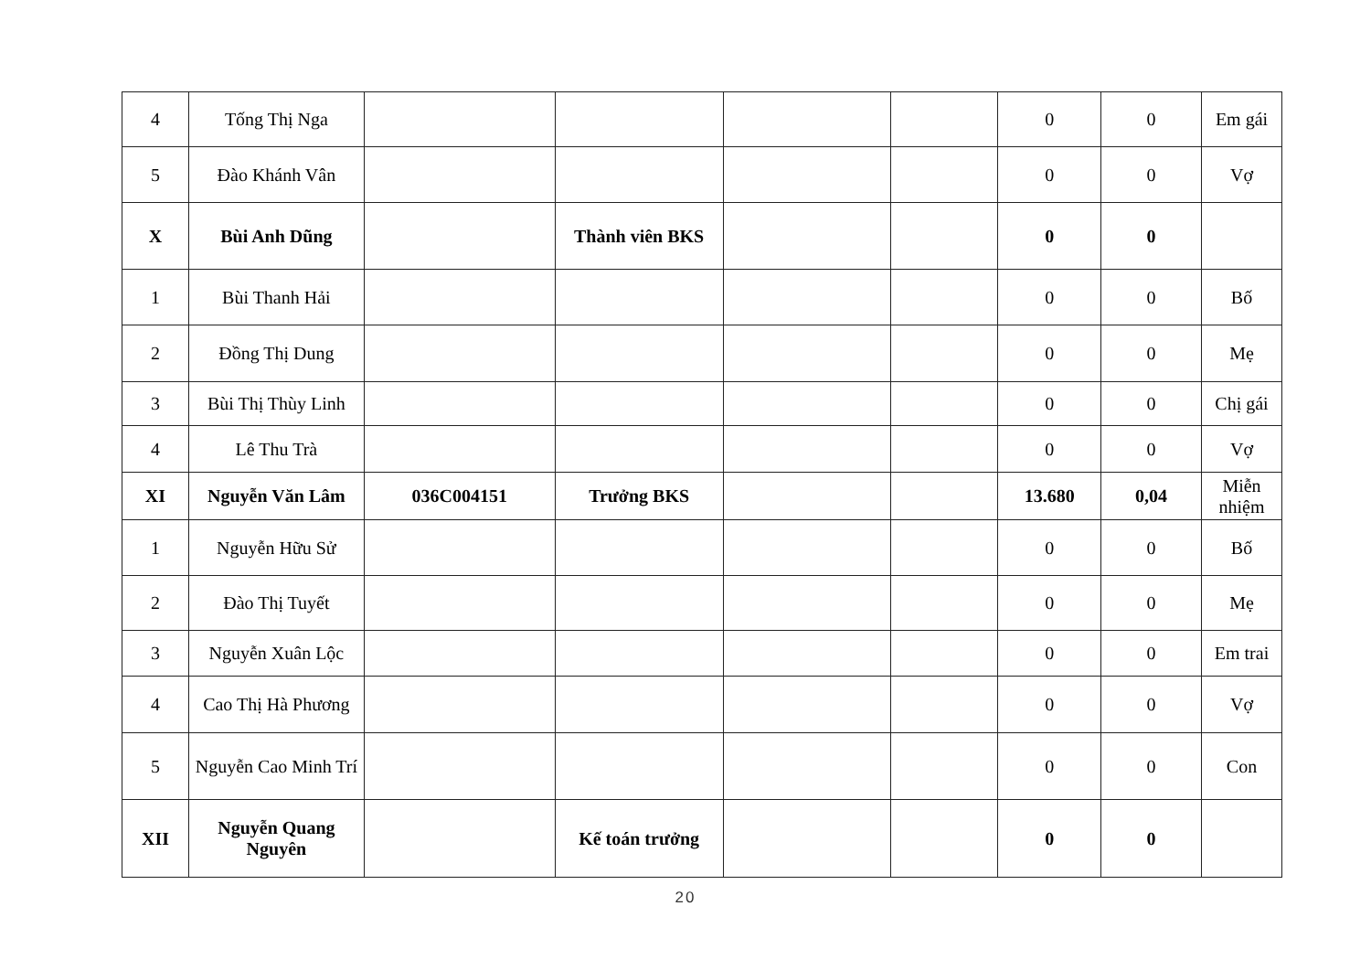| 4 | Tống Thị Nga | | | | | 0 | 0 | Em gái |
| 5 | Đào Khánh Vân | | | | | 0 | 0 | Vợ |
| X | Bùi Anh Dũng | | Thành viên BKS | | | 0 | 0 | |
| 1 | Bùi Thanh Hải | | | | | 0 | 0 | Bố |
| 2 | Đồng Thị Dung | | | | | 0 | 0 | Mẹ |
| 3 | Bùi Thị Thùy Linh | | | | | 0 | 0 | Chị gái |
| 4 | Lê Thu Trà | | | | | 0 | 0 | Vợ |
| XI | Nguyễn Văn Lâm | 036C004151 | Trưởng BKS | | | 13.680 | 0,04 | Miễn nhiệm |
| 1 | Nguyễn Hữu Sử | | | | | 0 | 0 | Bố |
| 2 | Đào Thị Tuyết | | | | | 0 | 0 | Mẹ |
| 3 | Nguyễn Xuân Lộc | | | | | 0 | 0 | Em trai |
| 4 | Cao Thị Hà Phương | | | | | 0 | 0 | Vợ |
| 5 | Nguyễn Cao Minh Trí | | | | | 0 | 0 | Con |
| XII | Nguyễn Quang Nguyên | | Kế toán trưởng | | | 0 | 0 | |
20